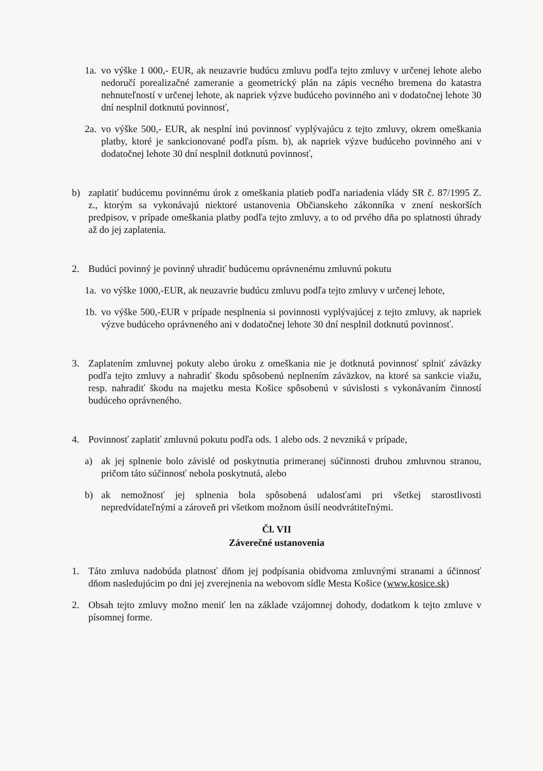1a. vo výške 1 000,- EUR, ak neuzavrie budúcu zmluvu podľa tejto zmluvy v určenej lehote alebo nedoručí porealizačné zameranie a geometrický plán na zápis vecného bremena do katastra nehnuteľností v určenej lehote, ak napriek výzve budúceho povinného ani v dodatočnej lehote 30 dní nesplnil dotknutú povinnosť,
2a. vo výške 500,- EUR, ak nesplní inú povinnosť vyplývajúcu z tejto zmluvy, okrem omeškania platby, ktoré je sankcionované podľa písm. b), ak napriek výzve budúceho povinného ani v dodatočnej lehote 30 dní nesplnil dotknutú povinnosť,
b) zaplatiť budúcemu povinnému úrok z omeškania platieb podľa nariadenia vlády SR č. 87/1995 Z. z., ktorým sa vykonávajú niektoré ustanovenia Občianskeho zákonníka v znení neskorších predpisov, v prípade omeškania platby podľa tejto zmluvy, a to od prvého dňa po splatnosti úhrady až do jej zaplatenia.
2. Budúci povinný je povinný uhradiť budúcemu oprávnenému zmluvnú pokutu
1a. vo výške 1000,-EUR, ak neuzavrie budúcu zmluvu podľa tejto zmluvy v určenej lehote,
1b. vo výške 500,-EUR v prípade nesplnenia si povinnosti vyplývajúcej z tejto zmluvy, ak napriek výzve budúceho oprávneného ani v dodatočnej lehote 30 dní nesplnil dotknutú povinnosť.
3. Zaplatením zmluvnej pokuty alebo úroku z omeškania nie je dotknutá povinnosť splniť záväzky podľa tejto zmluvy a nahradiť škodu spôsobenú neplnením záväzkov, na ktoré sa sankcie viažu, resp. nahradiť škodu na majetku mesta Košice spôsobenú v súvislosti s vykonávaním činností budúceho oprávneného.
4. Povinnosť zaplatiť zmluvnú pokutu podľa ods. 1 alebo ods. 2 nevzniká v prípade,
a) ak jej splnenie bolo závislé od poskytnutia primeranej súčinnosti druhou zmluvnou stranou, pričom táto súčinnosť nebola poskytnutá, alebo
b) ak nemožnosť jej splnenia bola spôsobená udalosťami pri všetkej starostlivosti nepredvídateľnými a zároveň pri všetkom možnom úsilí neodvrátiteľnými.
Čl. VII
Záverečné ustanovenia
1. Táto zmluva nadobúda platnosť dňom jej podpísania obidvoma zmluvnými stranami a účinnosť dňom nasledujúcim po dni jej zverejnenia na webovom sídle Mesta Košice (www.kosice.sk)
2. Obsah tejto zmluvy možno meniť len na základe vzájomnej dohody, dodatkom k tejto zmluve v písomnej forme.